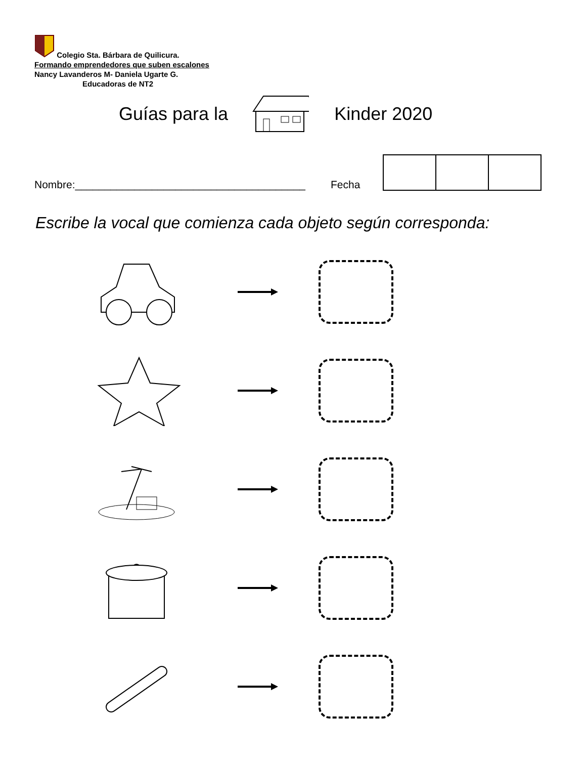Colegio Sta. Bárbara de Quilicura.
Formando emprendedores que suben escalones
Nancy Lavanderos M- Daniela Ugarte G.
Educadoras de NT2
Guías para la Kinder 2020
Nombre:_______________________________________ Fecha
Escribe la vocal que comienza cada objeto según corresponda: